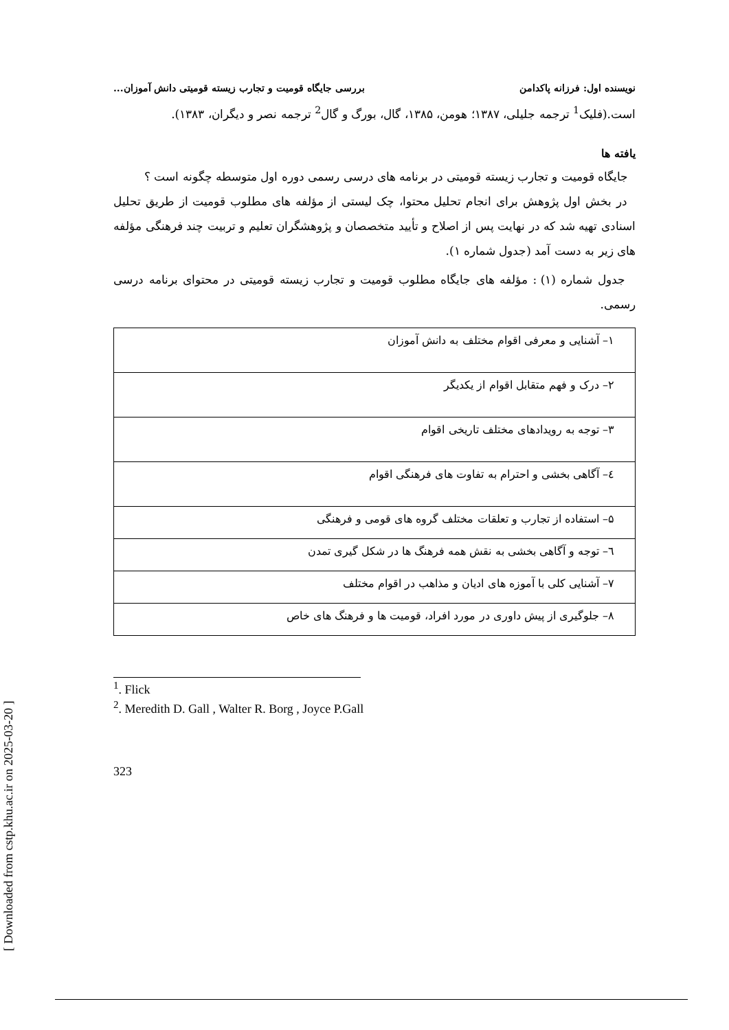[ Downloaded from cstp.khu.ac.ir on 2025-03-20 ]
نویسنده اول: فرزانه پاکدامن بررسی جایگاه قومیت و تجارب زیسته قومیتی دانش آموزان...
است.(فلیک<sup>1</sup> ترجمه جلیلی، ۱۳۸۷؛ هومن، ۱۳۸۵، گال، بورگ و گال<sup>2</sup> ترجمه نصر و دیگران، ۱۳۸۳).
یافته ها
جایگاه قومیت و تجارب زیسته قومیتی در برنامه های درسی رسمی دوره اول متوسطه چگونه است ؟
در بخش اول پژوهش برای انجام تحلیل محتوا، چک لیستی از مؤلفه های مطلوب قومیت از طریق تحلیل اسنادی تهیه شد که در نهایت پس از اصلاح و تأیید متخصصان و پژوهشگران تعلیم و تربیت چند فرهنگی مؤلفه های زیر به دست آمد (جدول شماره ۱).
جدول شماره (۱) : مؤلفه های جایگاه مطلوب قومیت و تجارب زیسته قومیتی در محتوای برنامه درسی رسمی.
| ۱– آشنایی و معرفی اقوام مختلف به دانش آموزان |
| ۲– درک و فهم متقابل اقوام از یکدیگر |
| ۳– توجه به رویدادهای مختلف تاریخی اقوام |
| ٤– آگاهی بخشی و احترام به تفاوت های فرهنگی اقوام |
| ۵– استفاده از تجارب و تعلقات مختلف گروه های قومی و فرهنگی |
| ٦– توجه و آگاهی بخشی به نقش همه فرهنگ ها در شکل گیری تمدن |
| ۷– آشنایی کلی با آموزه های ادیان و مذاهب در اقوام مختلف |
| ۸– جلوگیری از پیش داوری در مورد افراد، قومیت ها و فرهنگ های خاص |
<sup>1</sup>. Flick
<sup>2</sup>. Meredith D. Gall , Walter R. Borg , Joyce P.Gall
323